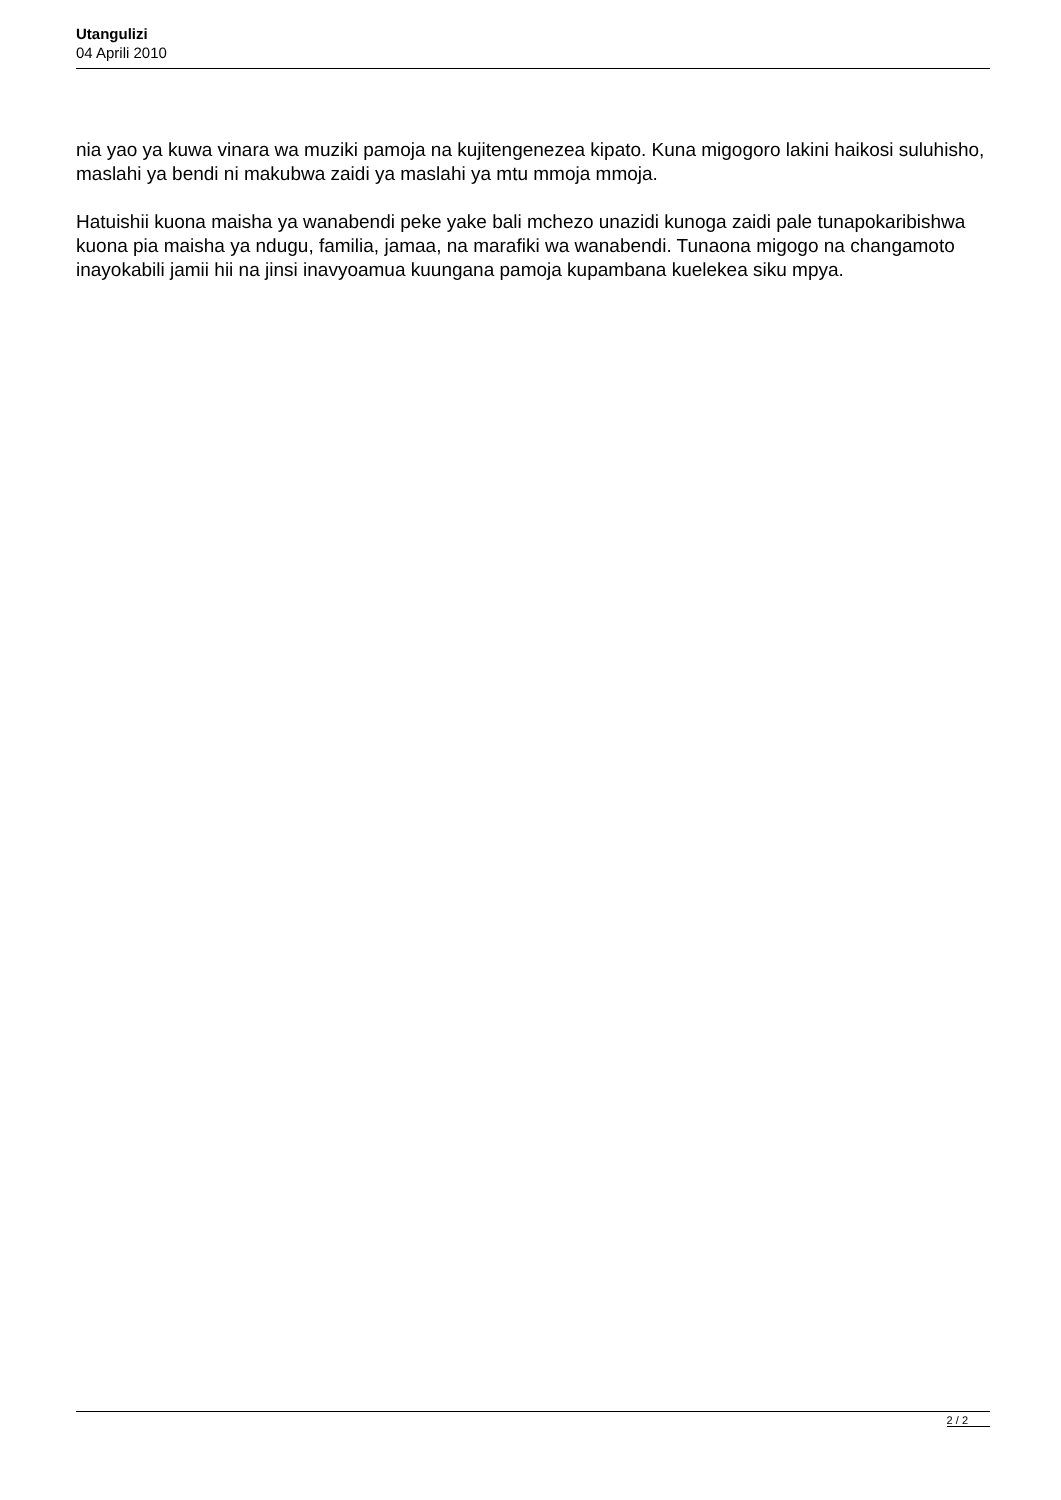Utangulizi
04 Aprili 2010
nia yao ya kuwa vinara wa muziki pamoja na kujitengenezea kipato. Kuna migogoro lakini haikosi suluhisho, maslahi ya bendi ni makubwa zaidi ya maslahi ya mtu mmoja mmoja.
Hatuishii kuona maisha ya wanabendi peke yake bali mchezo unazidi kunoga zaidi pale tunapokaribishwa kuona pia maisha ya ndugu, familia, jamaa, na marafiki wa wanabendi. Tunaona migogo na changamoto inayokabili jamii hii na jinsi inavyoamua kuungana pamoja kupambana kuelekea siku mpya.
2 / 2